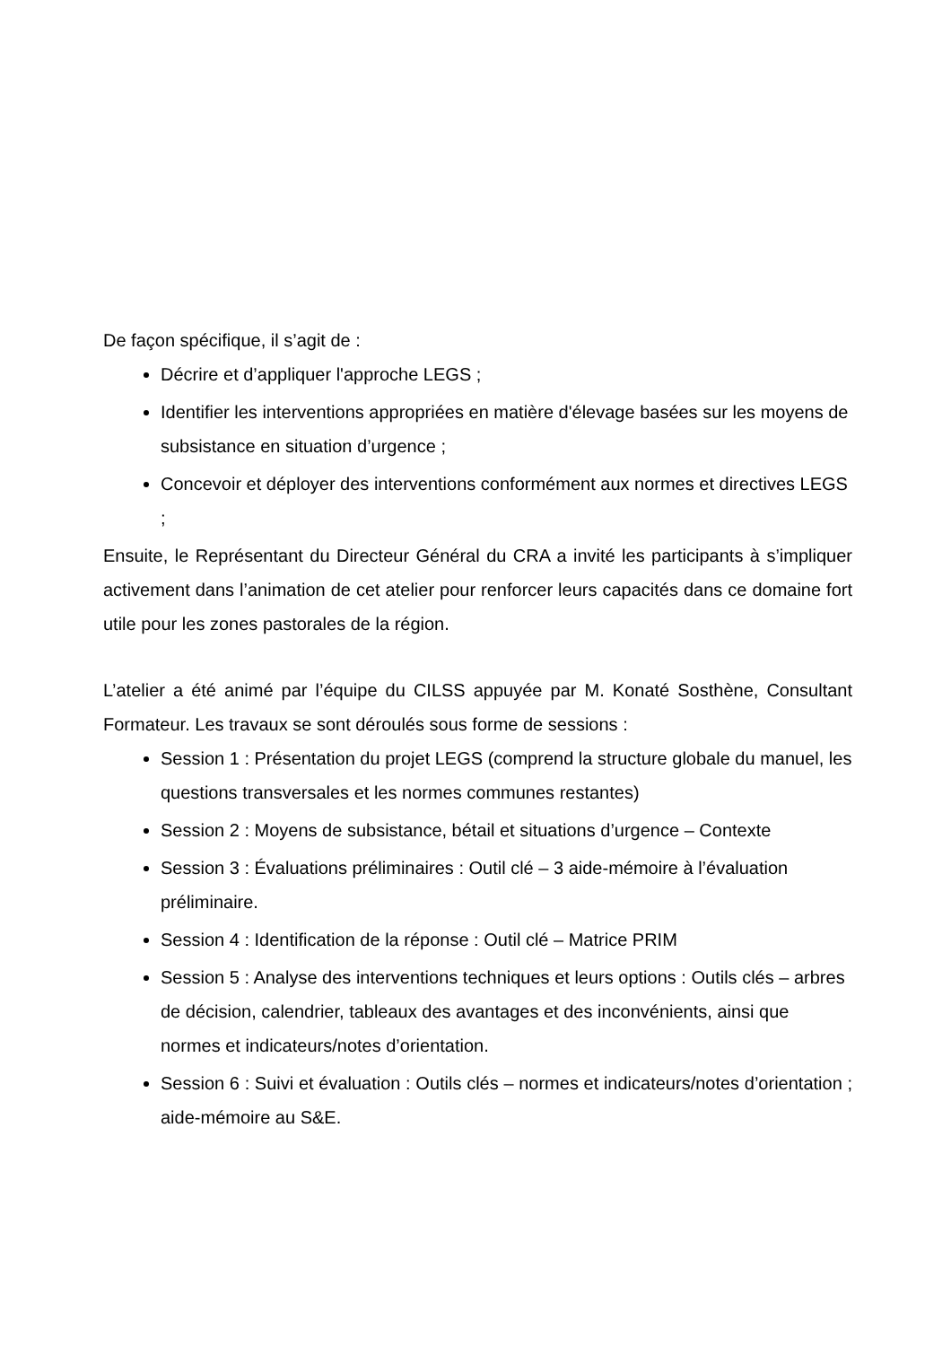De façon spécifique, il s’agit de :
Décrire et d’appliquer l'approche LEGS ;
Identifier les interventions appropriées en matière d'élevage basées sur les moyens de subsistance en situation d’urgence ;
Concevoir et déployer des interventions conformément aux normes et directives LEGS ;
Ensuite, le Représentant du Directeur Général du CRA a invité les participants à s’impliquer activement dans l’animation de cet atelier pour renforcer leurs capacités dans ce domaine fort utile pour les zones pastorales de la région.
L’atelier a été animé par l’équipe du CILSS appuyée par M. Konaté Sosthène, Consultant Formateur. Les travaux se sont déroulés sous forme de sessions :
Session 1 : Présentation du projet LEGS (comprend la structure globale du manuel, les questions transversales et les normes communes restantes)
Session 2 : Moyens de subsistance, bétail et situations d’urgence – Contexte
Session 3 : Évaluations préliminaires : Outil clé – 3 aide-mémoire à l’évaluation préliminaire.
Session 4 : Identification de la réponse : Outil clé – Matrice PRIM
Session 5 : Analyse des interventions techniques et leurs options : Outils clés – arbres de décision, calendrier, tableaux des avantages et des inconvénients, ainsi que normes et indicateurs/notes d’orientation.
Session 6 : Suivi et évaluation : Outils clés – normes et indicateurs/notes d’orientation ; aide-mémoire au S&E.